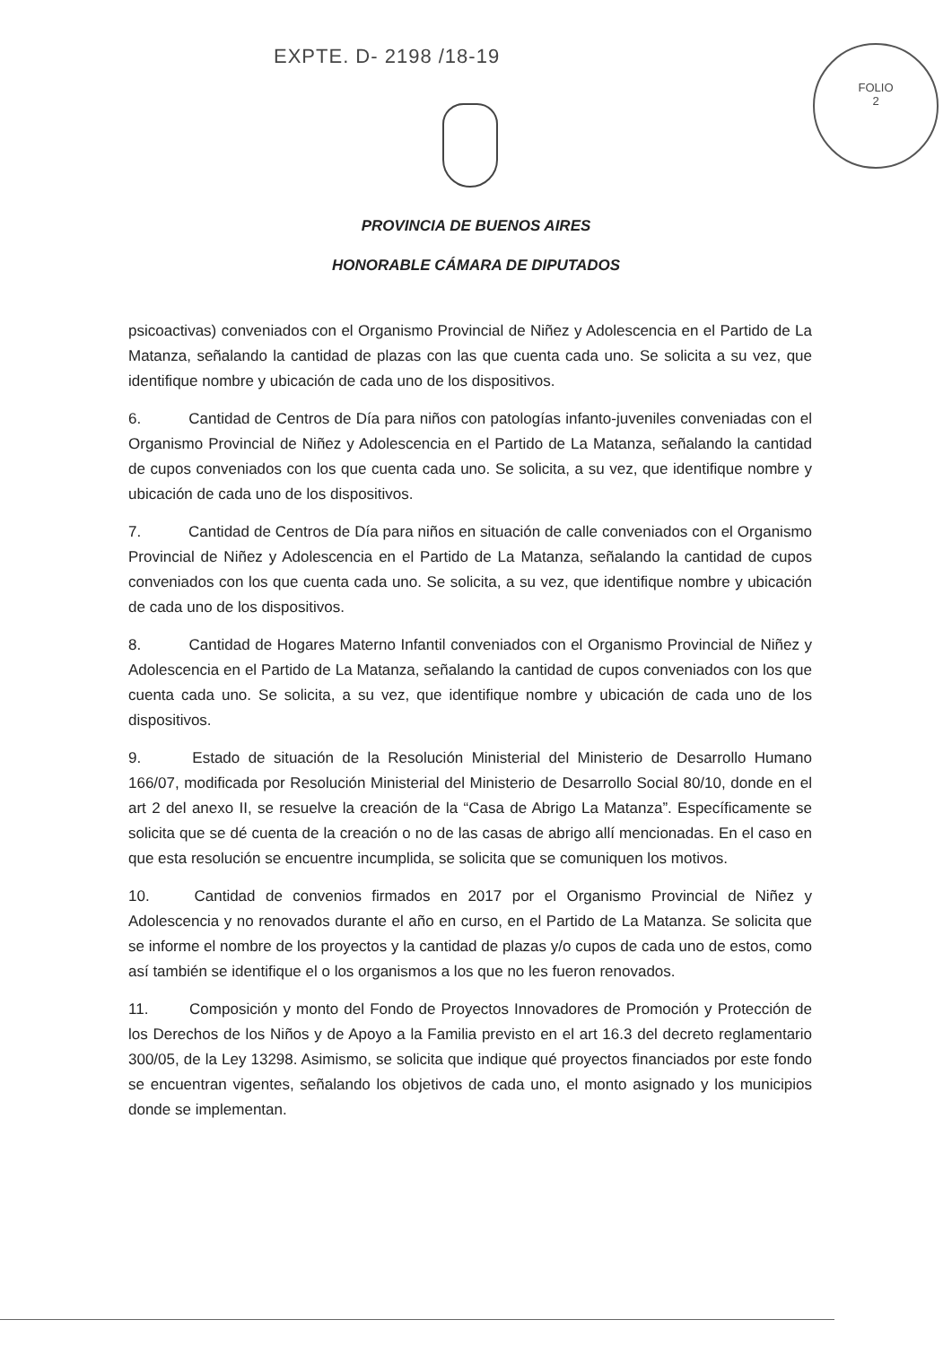EXPTE. D- 2198 /18-19
FOLIO
2
PROVINCIA DE BUENOS AIRES
HONORABLE CÁMARA DE DIPUTADOS
psicoactivas) conveniados con el Organismo Provincial de Niñez y Adolescencia en el Partido de La Matanza, señalando la cantidad de plazas con las que cuenta cada uno. Se solicita a su vez, que identifique nombre y ubicación de cada uno de los dispositivos.
6. Cantidad de Centros de Día para niños con patologías infanto-juveniles conveniadas con el Organismo Provincial de Niñez y Adolescencia en el Partido de La Matanza, señalando la cantidad de cupos conveniados con los que cuenta cada uno. Se solicita, a su vez, que identifique nombre y ubicación de cada uno de los dispositivos.
7. Cantidad de Centros de Día para niños en situación de calle conveniados con el Organismo Provincial de Niñez y Adolescencia en el Partido de La Matanza, señalando la cantidad de cupos conveniados con los que cuenta cada uno. Se solicita, a su vez, que identifique nombre y ubicación de cada uno de los dispositivos.
8. Cantidad de Hogares Materno Infantil conveniados con el Organismo Provincial de Niñez y Adolescencia en el Partido de La Matanza, señalando la cantidad de cupos conveniados con los que cuenta cada uno. Se solicita, a su vez, que identifique nombre y ubicación de cada uno de los dispositivos.
9. Estado de situación de la Resolución Ministerial del Ministerio de Desarrollo Humano 166/07, modificada por Resolución Ministerial del Ministerio de Desarrollo Social 80/10, donde en el art 2 del anexo II, se resuelve la creación de la “Casa de Abrigo La Matanza”. Específicamente se solicita que se dé cuenta de la creación o no de las casas de abrigo allí mencionadas. En el caso en que esta resolución se encuentre incumplida, se solicita que se comuniquen los motivos.
10. Cantidad de convenios firmados en 2017 por el Organismo Provincial de Niñez y Adolescencia y no renovados durante el año en curso, en el Partido de La Matanza. Se solicita que se informe el nombre de los proyectos y la cantidad de plazas y/o cupos de cada uno de estos, como así también se identifique el o los organismos a los que no les fueron renovados.
11. Composición y monto del Fondo de Proyectos Innovadores de Promoción y Protección de los Derechos de los Niños y de Apoyo a la Familia previsto en el art 16.3 del decreto reglamentario 300/05, de la Ley 13298. Asimismo, se solicita que indique qué proyectos financiados por este fondo se encuentran vigentes, señalando los objetivos de cada uno, el monto asignado y los municipios donde se implementan.